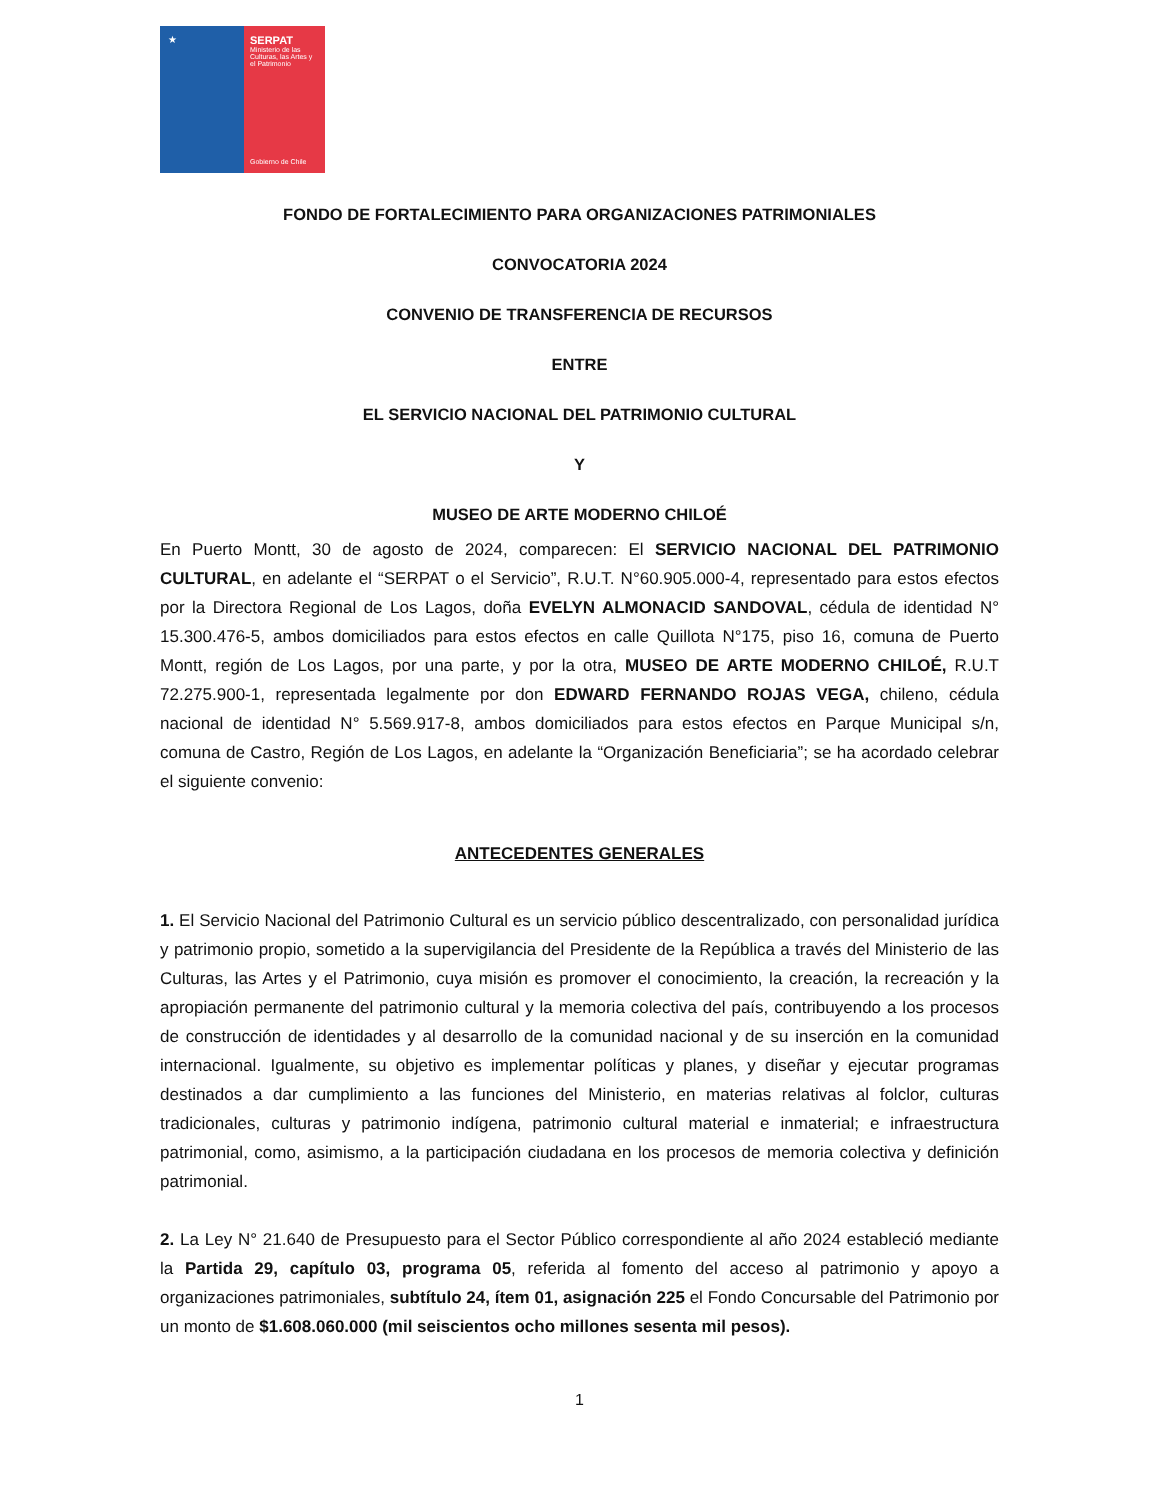★ SERPAT
Ministerio de las Culturas, las Artes y el Patrimonio
Gobierno de Chile
FONDO DE FORTALECIMIENTO PARA ORGANIZACIONES PATRIMONIALES
CONVOCATORIA 2024
CONVENIO DE TRANSFERENCIA DE RECURSOS
ENTRE
EL SERVICIO NACIONAL DEL PATRIMONIO CULTURAL
Y
MUSEO DE ARTE MODERNO CHILOÉ
En Puerto Montt, 30 de agosto de 2024, comparecen: El SERVICIO NACIONAL DEL PATRIMONIO CULTURAL, en adelante el “SERPAT o el Servicio”, R.U.T. N°60.905.000-4, representado para estos efectos por la Directora Regional de Los Lagos, doña EVELYN ALMONACID SANDOVAL, cédula de identidad N° 15.300.476-5, ambos domiciliados para estos efectos en calle Quillota N°175, piso 16, comuna de Puerto Montt, región de Los Lagos, por una parte, y por la otra, MUSEO DE ARTE MODERNO CHILOÉ, R.U.T 72.275.900-1, representada legalmente por don EDWARD FERNANDO ROJAS VEGA, chileno, cédula nacional de identidad N° 5.569.917-8, ambos domiciliados para estos efectos en Parque Municipal s/n, comuna de Castro, Región de Los Lagos, en adelante la “Organización Beneficiaria”; se ha acordado celebrar el siguiente convenio:
ANTECEDENTES GENERALES
1. El Servicio Nacional del Patrimonio Cultural es un servicio público descentralizado, con personalidad jurídica y patrimonio propio, sometido a la supervigilancia del Presidente de la República a través del Ministerio de las Culturas, las Artes y el Patrimonio, cuya misión es promover el conocimiento, la creación, la recreación y la apropiación permanente del patrimonio cultural y la memoria colectiva del país, contribuyendo a los procesos de construcción de identidades y al desarrollo de la comunidad nacional y de su inserción en la comunidad internacional. Igualmente, su objetivo es implementar políticas y planes, y diseñar y ejecutar programas destinados a dar cumplimiento a las funciones del Ministerio, en materias relativas al folclor, culturas tradicionales, culturas y patrimonio indígena, patrimonio cultural material e inmaterial; e infraestructura patrimonial, como, asimismo, a la participación ciudadana en los procesos de memoria colectiva y definición patrimonial.
2. La Ley N° 21.640 de Presupuesto para el Sector Público correspondiente al año 2024 estableció mediante la Partida 29, capítulo 03, programa 05, referida al fomento del acceso al patrimonio y apoyo a organizaciones patrimoniales, subtítulo 24, ítem 01, asignación 225 el Fondo Concursable del Patrimonio por un monto de $1.608.060.000 (mil seiscientos ocho millones sesenta mil pesos).
1